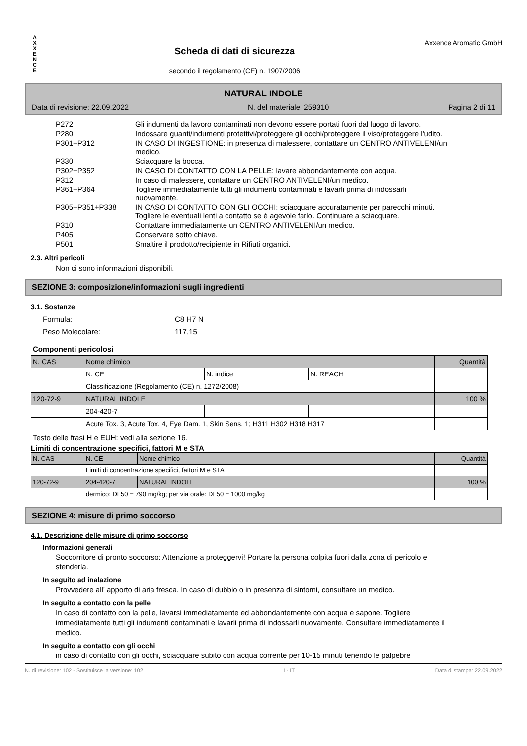A
X
X
E
N
C
E
Scheda di dati di sicurezza
secondo il regolamento (CE) n. 1907/2006
Axxence Aromatic GmbH
NATURAL INDOLE
Data di revisione: 22.09.2022 N. del materiale: 259310 Pagina 2 di 11
| P272 | Gli indumenti da lavoro contaminati non devono essere portati fuori dal luogo di lavoro. |
| P280 | Indossare guanti/indumenti protettivi/proteggere gli occhi/proteggere il viso/proteggere l'udito. |
| P301+P312 | IN CASO DI INGESTIONE: in presenza di malessere, contattare un CENTRO ANTIVELENI/un medico. |
| P330 | Sciacquare la bocca. |
| P302+P352 | IN CASO DI CONTATTO CON LA PELLE: lavare abbondantemente con acqua. |
| P312 | In caso di malessere, contattare un CENTRO ANTIVELENI/un medico. |
| P361+P364 | Togliere immediatamente tutti gli indumenti contaminati e lavarli prima di indossarli nuovamente. |
| P305+P351+P338 | IN CASO DI CONTATTO CON GLI OCCHI: sciacquare accuratamente per parecchi minuti. Togliere le eventuali lenti a contatto se è agevole farlo. Continuare a sciacquare. |
| P310 | Contattare immediatamente un CENTRO ANTIVELENI/un medico. |
| P405 | Conservare sotto chiave. |
| P501 | Smaltire il prodotto/recipiente in Rifiuti organici. |
2.3. Altri pericoli
Non ci sono informazioni disponibili.
SEZIONE 3: composizione/informazioni sugli ingredienti
3.1. Sostanze
| Formula: | C8 H7 N |
| Peso Molecolare: | 117,15 |
Componenti pericolosi
| N. CAS | Nome chimico | | | Quantità |
| | N. CE | N. indice | N. REACH | |
| | Classificazione (Regolamento (CE) n. 1272/2008) | | | |
| 120-72-9 | NATURAL INDOLE | | | 100 % |
| | 204-420-7 | | | |
| | Acute Tox. 3, Acute Tox. 4, Eye Dam. 1, Skin Sens. 1; H311 H302 H318 H317 | | | |
Testo delle frasi H e EUH: vedi alla sezione 16.
Limiti di concentrazione specifici, fattori M e STA
| N. CAS | N. CE | Nome chimico | Quantità |
| | Limiti di concentrazione specifici, fattori M e STA | | |
| 120-72-9 | 204-420-7 | NATURAL INDOLE | 100 % |
| | dermico: DL50 = 790 mg/kg; per via orale: DL50 = 1000 mg/kg | | |
SEZIONE 4: misure di primo soccorso
4.1. Descrizione delle misure di primo soccorso
Informazioni generali
Soccorritore di pronto soccorso: Attenzione a proteggervi! Portare la persona colpita fuori dalla zona di pericolo e stenderla.
In seguito ad inalazione
Provvedere all' apporto di aria fresca. In caso di dubbio o in presenza di sintomi, consultare un medico.
In seguito a contatto con la pelle
In caso di contatto con la pelle, lavarsi immediatamente ed abbondantemente con acqua e sapone. Togliere immediatamente tutti gli indumenti contaminati e lavarli prima di indossarli nuovamente. Consultare immediatamente il medico.
In seguito a contatto con gli occhi
in caso di contatto con gli occhi, sciacquare subito con acqua corrente per 10-15 minuti tenendo le palpebre
N. di revisione: 102 - Sostituisce la versione: 102 I - IT Data di stampa: 22.09.2022